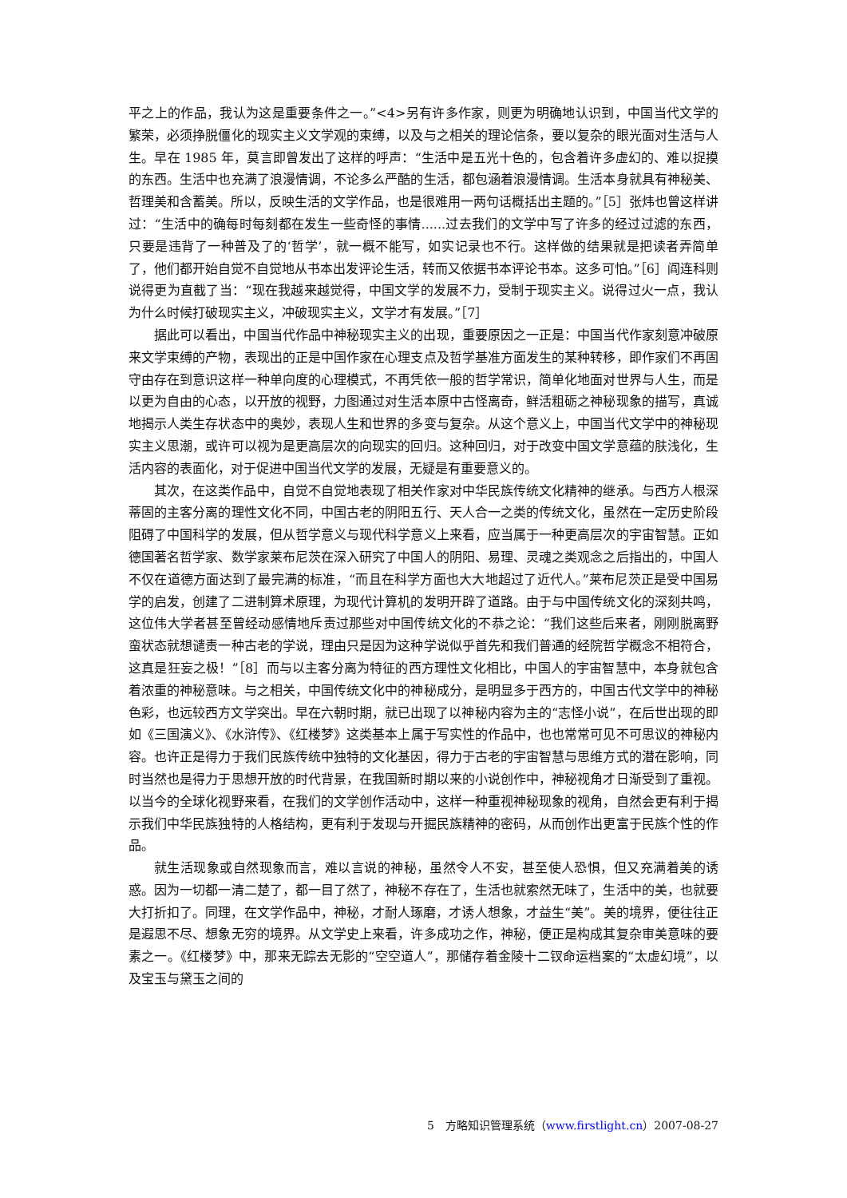平之上的作品，我认为这是重要条件之一。”<4>另有许多作家，则更为明确地认识到，中国当代文学的繁荣，必须挣脱僵化的现实主义文学观的束缚，以及与之相关的理论信条，要以复杂的眼光面对生活与人生。早在 1985 年，莫言即曾发出了这样的呼声：“生活中是五光十色的，包含着许多虚幻的、难以捉摸的东西。生活中也充满了浪漫情调，不论多么严酷的生活，都包涵着浪漫情调。生活本身就具有神秘美、哲理美和含蓄美。所以，反映生活的文学作品，也是很难用一两句话概括出主题的。”［5］张炜也曾这样讲过：“生活中的确每时每刻都在发生一些奇怪的事情......过去我们的文学中写了许多的经过过滤的东西，只要是违背了一种普及了的‘哲学’，就一概不能写，如实记录也不行。这样做的结果就是把读者弄简单了，他们都开始自觉不自觉地从书本出发评论生活，转而又依据书本评论书本。这多可怕。”［6］阎连科则说得更为直截了当：“现在我越来越觉得，中国文学的发展不力，受制于现实主义。说得过火一点，我认为什么时候打破现实主义，冲破现实主义，文学才有发展。”［7］
据此可以看出，中国当代作品中神秘现实主义的出现，重要原因之一正是：中国当代作家刻意冲破原来文学束缚的产物，表现出的正是中国作家在心理支点及哲学基准方面发生的某种转移，即作家们不再固守由存在到意识这样一种单向度的心理模式，不再凭依一般的哲学常识，简单化地面对世界与人生，而是以更为自由的心态，以开放的视野，力图通过对生活本原中古怪离奇，鲜活粗砺之神秘现象的描写，真诚地揭示人类生存状态中的奥妙，表现人生和世界的多变与复杂。从这个意义上，中国当代文学中的神秘现实主义思潮，或许可以视为是更高层次的向现实的回归。这种回归，对于改变中国文学意蕴的肤浅化，生活内容的表面化，对于促进中国当代文学的发展，无疑是有重要意义的。
其次，在这类作品中，自觉不自觉地表现了相关作家对中华民族传统文化精神的继承。与西方人根深蒂固的主客分离的理性文化不同，中国古老的阴阳五行、天人合一之类的传统文化，虽然在一定历史阶段阻碍了中国科学的发展，但从哲学意义与现代科学意义上来看，应当属于一种更高层次的宇宙智慧。正如德国著名哲学家、数学家莱布尼茨在深入研究了中国人的阴阳、易理、灵魂之类观念之后指出的，中国人不仅在道德方面达到了最完满的标准，“而且在科学方面也大大地超过了近代人。”莱布尼茨正是受中国易学的启发，创建了二进制算术原理，为现代计算机的发明开辟了道路。由于与中国传统文化的深刻共鸣，这位伟大学者甚至曾经动感情地斥责过那些对中国传统文化的不恭之论：“我们这些后来者，刚刚脱离野蛮状态就想谴责一种古老的学说，理由只是因为这种学说似乎首先和我们普通的经院哲学概念不相符合，这真是狂妄之极！”［8］而与以主客分离为特征的西方理性文化相比，中国人的宇宙智慧中，本身就包含着浓重的神秘意味。与之相关，中国传统文化中的神秘成分，是明显多于西方的，中国古代文学中的神秘色彩，也远较西方文学突出。早在六朝时期，就已出现了以神秘内容为主的“志怪小说”，在后世出现的即如《三国演义》、《水浒传》、《红楼梦》这类基本上属于写实性的作品中，也也常常可见不可思议的神秘内容。也许正是得力于我们民族传统中独特的文化基因，得力于古老的宇宙智慧与思维方式的潜在影响，同时当然也是得力于思想开放的时代背景，在我国新时期以来的小说创作中，神秘视角才日渐受到了重视。以当今的全球化视野来看，在我们的文学创作活动中，这样一种重视神秘现象的视角，自然会更有利于揭示我们中华民族独特的人格结构，更有利于发现与开掘民族精神的密码，从而创作出更富于民族个性的作品。
就生活现象或自然现象而言，难以言说的神秘，虽然令人不安，甚至使人恐惧，但又充满着美的诱惑。因为一切都一清二楚了，都一目了然了，神秘不存在了，生活也就索然无味了，生活中的美，也就要大打折扣了。同理，在文学作品中，神秘，才耐人琢磨，才诱人想象，才益生“美”。美的境界，便往往正是遐思不尽、想象无穷的境界。从文学史上来看，许多成功之作，神秘，便正是构成其复杂审美意味的要素之一。《红楼梦》中，那来无踪去无影的“空空道人”，那储存着金陵十二钗命运档案的“太虚幻境”，以及宝玉与黛玉之间的
5　方略知识管理系统（www.firstlight.cn）2007-08-27